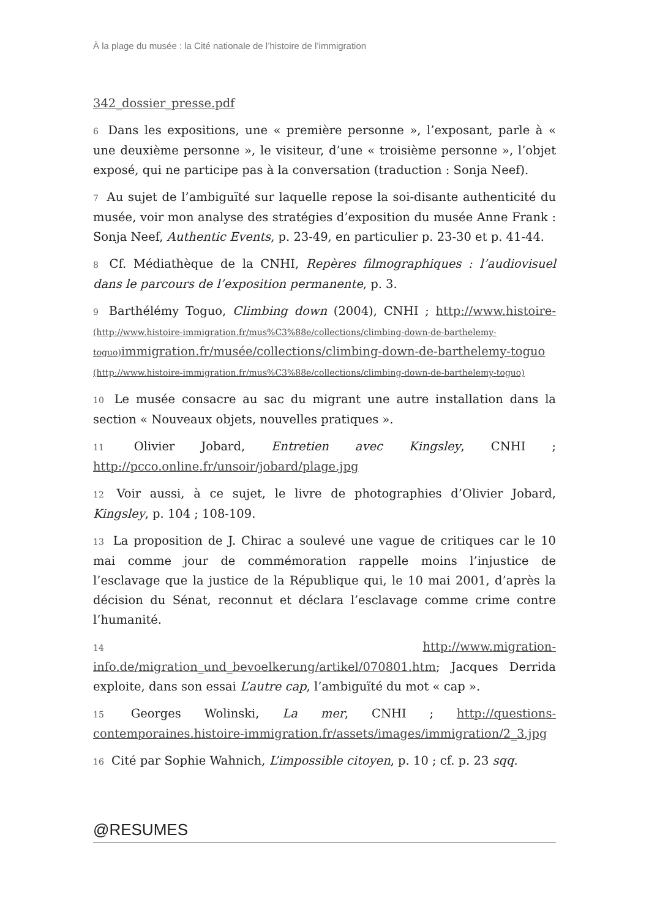À la plage du musée : la Cité nationale de l’histoire de l’immigration
342_dossier_presse.pdf
6 Dans les expositions, une « première personne », l’exposant, parle à « une deuxième personne », le visiteur, d’une « troisième personne », l’objet exposé, qui ne participe pas à la conversation (traduction : Sonja Neef).
7 Au sujet de l’ambiguïté sur laquelle repose la soi-disante authenticité du musée, voir mon analyse des stratégies d’exposition du musée Anne Frank : Sonja Neef, Authentic Events, p. 23-49, en particulier p. 23-30 et p. 41-44.
8 Cf. Médiathèque de la CNHI, Repères filmographiques : l’audiovisuel dans le parcours de l’exposition permanente, p. 3.
9 Barthélémy Toguo, Climbing down (2004), CNHI ; http://www.histoire- (http://www.histoire-immigration.fr/mus%C3%88e/collections/climbing-down-de-barthelemy-toguo) immigration.fr/musée/collections/climbing-down-de-barthelemy-toguo (http://www.histoire-immigration.fr/mus%C3%88e/collections/climbing-down-de-barthelemy-toguo)
10 Le musée consacre au sac du migrant une autre installation dans la section « Nouveaux objets, nouvelles pratiques ».
11 Olivier Jobard, Entretien avec Kingsley, CNHI ; http://pcco.online.fr/unsoir/jobard/plage.jpg
12 Voir aussi, à ce sujet, le livre de photographies d’Olivier Jobard, Kingsley, p. 104 ; 108-109.
13 La proposition de J. Chirac a soulevé une vague de critiques car le 10 mai comme jour de commémoration rappelle moins l’injustice de l’esclavage que la justice de la République qui, le 10 mai 2001, d’après la décision du Sénat, reconnut et déclara l’esclavage comme crime contre l’humanité.
14 http://www.migration-info.de/migration_und_bevoelkerung/artikel/070801.htm; Jacques Derrida exploite, dans son essai L’autre cap, l’ambiguïté du mot « cap ».
15 Georges Wolinski, La mer, CNHI ; http://questions-contemporaines.histoire-immigration.fr/assets/images/immigration/2_3.jpg
16 Cité par Sophie Wahnich, L’impossible citoyen, p. 10 ; cf. p. 23 sqq.
@RESUMES